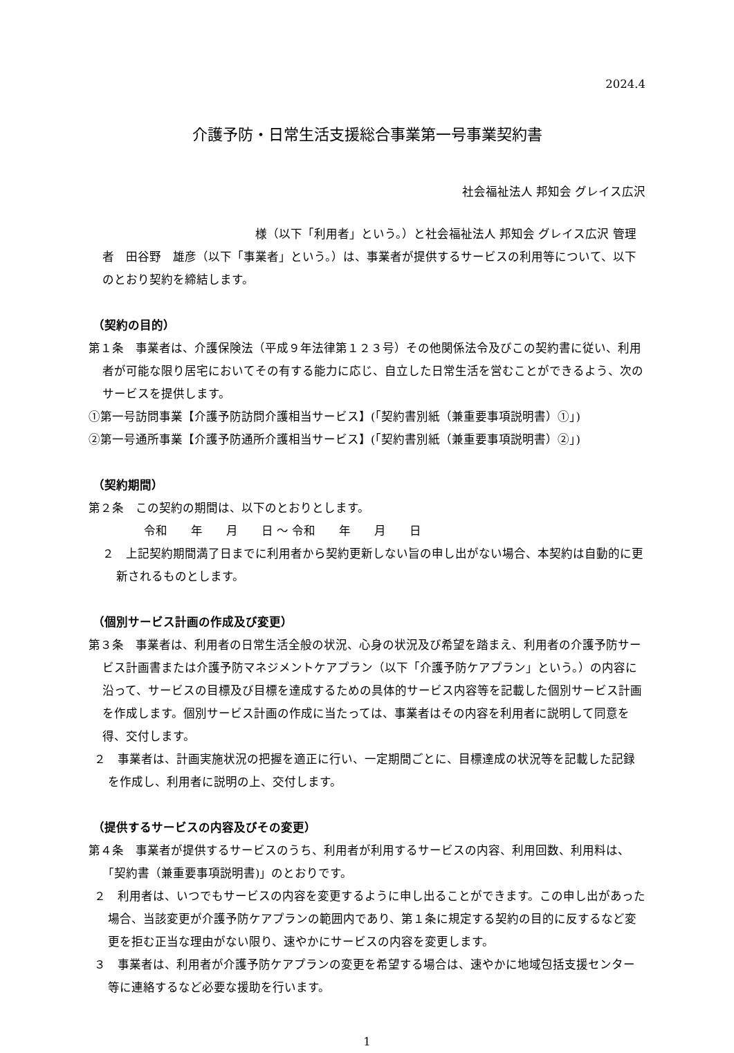2024.4
介護予防・日常生活支援総合事業第一号事業契約書
社会福祉法人 邦知会 グレイス広沢
　　　　　　　　　　　　　様（以下「利用者」という。）と社会福祉法人 邦知会 グレイス広沢 管理者　田谷野　雄彦（以下「事業者」という。）は、事業者が提供するサービスの利用等について、以下のとおり契約を締結します。
（契約の目的）
第１条　事業者は、介護保険法（平成９年法律第１２３号）その他関係法令及びこの契約書に従い、利用者が可能な限り居宅においてその有する能力に応じ、自立した日常生活を営むことができるよう、次のサービスを提供します。
①第一号訪問事業【介護予防訪問介護相当サービス】(「契約書別紙（兼重要事項説明書）①」)
②第一号通所事業【介護予防通所介護相当サービス】(「契約書別紙（兼重要事項説明書）②」)
（契約期間）
第２条　この契約の期間は、以下のとおりとします。
令和　　年　　月　　日 ～ 令和　　年　　月　　日
２　上記契約期間満了日までに利用者から契約更新しない旨の申し出がない場合、本契約は自動的に更新されるものとします。
（個別サービス計画の作成及び変更）
第３条　事業者は、利用者の日常生活全般の状況、心身の状況及び希望を踏まえ、利用者の介護予防サービス計画書または介護予防マネジメントケアプラン（以下「介護予防ケアプラン」という。）の内容に沿って、サービスの目標及び目標を達成するための具体的サービス内容等を記載した個別サービス計画を作成します。個別サービス計画の作成に当たっては、事業者はその内容を利用者に説明して同意を得、交付します。
２　事業者は、計画実施状況の把握を適正に行い、一定期間ごとに、目標達成の状況等を記載した記録を作成し、利用者に説明の上、交付します。
（提供するサービスの内容及びその変更）
第４条　事業者が提供するサービスのうち、利用者が利用するサービスの内容、利用回数、利用料は、「契約書（兼重要事項説明書)」のとおりです。
２　利用者は、いつでもサービスの内容を変更するように申し出ることができます。この申し出があった場合、当該変更が介護予防ケアプランの範囲内であり、第１条に規定する契約の目的に反するなど変更を拒む正当な理由がない限り、速やかにサービスの内容を変更します。
３　事業者は、利用者が介護予防ケアプランの変更を希望する場合は、速やかに地域包括支援センター等に連絡するなど必要な援助を行います。
1